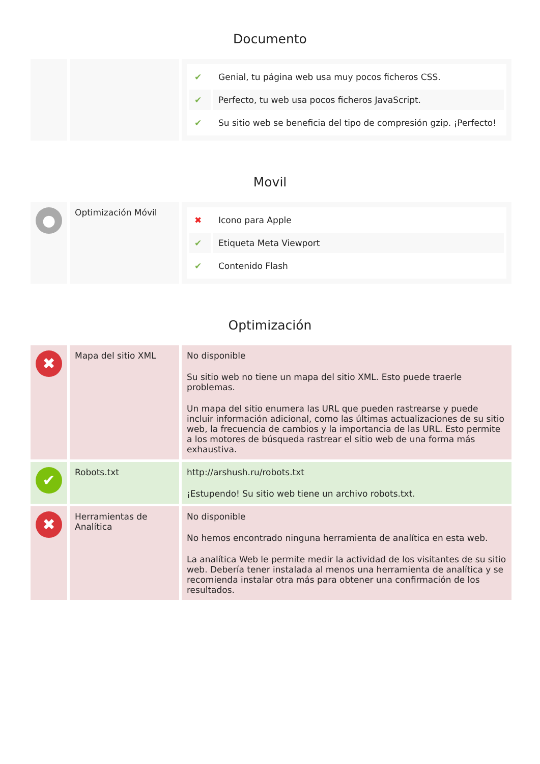Documento
| | | / ✔ / Genial, tu página web usa muy pocos ficheros CSS. / / ✔ / Perfecto, tu web usa pocos ficheros JavaScript. / / ✔ / Su sitio web se beneficia del tipo de compresión gzip. ¡Perfecto! / |
Movil
| ● | Optimización Móvil | / ✖ / Icono para Apple / / ✔ / Etiqueta Meta Viewport / / ✔ / Contenido Flash / |
Optimización
| ✖ | Mapa del sitio XML | No disponible Su sitio web no tiene un mapa del sitio XML. Esto puede traerle problemas. Un mapa del sitio enumera las URL que pueden rastrearse y puede incluir información adicional, como las últimas actualizaciones de su sitio web, la frecuencia de cambios y la importancia de las URL. Esto permite a los motores de búsqueda rastrear el sitio web de una forma más exhaustiva. |
| ✔ | Robots.txt | http://arshush.ru/robots.txt ¡Estupendo! Su sitio web tiene un archivo robots.txt. |
| ✖ | Herramientas de Analítica | No disponible No hemos encontrado ninguna herramienta de analítica en esta web. La analítica Web le permite medir la actividad de los visitantes de su sitio web. Debería tener instalada al menos una herramienta de analítica y se recomienda instalar otra más para obtener una confirmación de los resultados. |